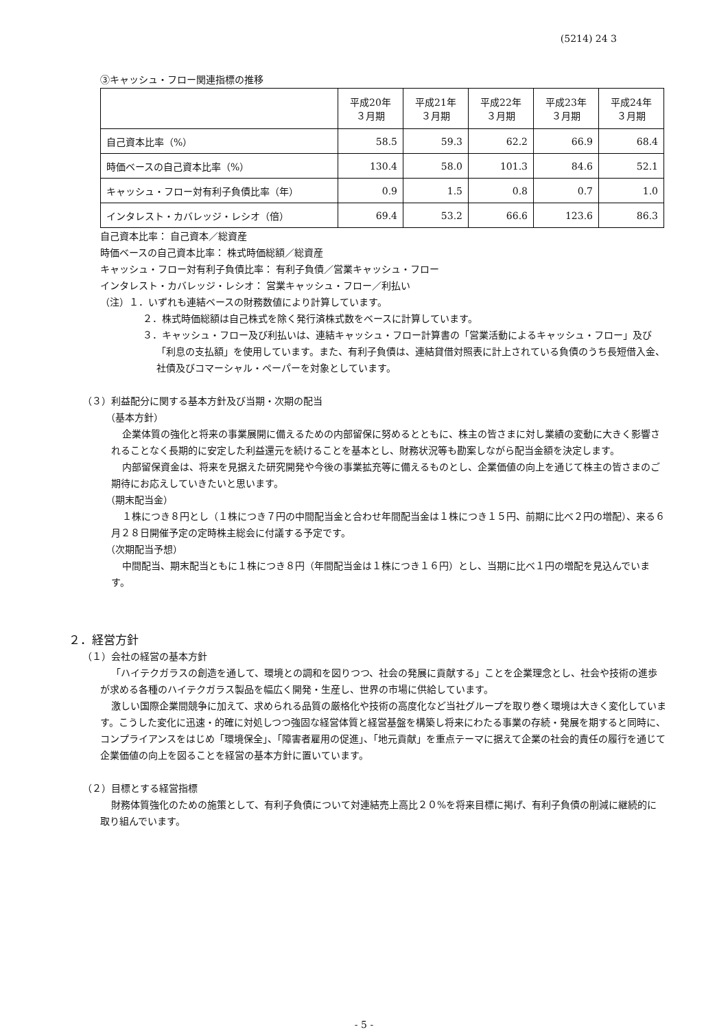(5214) 24 3
③キャッシュ・フロー関連指標の推移
| | 平成20年 ３月期 | 平成21年 ３月期 | 平成22年 ３月期 | 平成23年 ３月期 | 平成24年 ３月期 |
| --- | --- | --- | --- | --- | --- |
| 自己資本比率（%） | 58.5 | 59.3 | 62.2 | 66.9 | 68.4 |
| 時価ベースの自己資本比率（%） | 130.4 | 58.0 | 101.3 | 84.6 | 52.1 |
| キャッシュ・フロー対有利子負債比率（年） | 0.9 | 1.5 | 0.8 | 0.7 | 1.0 |
| インタレスト・カバレッジ・レシオ（倍） | 69.4 | 53.2 | 66.6 | 123.6 | 86.3 |
自己資本比率： 自己資本／総資産
時価ベースの自己資本比率： 株式時価総額／総資産
キャッシュ・フロー対有利子負債比率： 有利子負債／営業キャッシュ・フロー
インタレスト・カバレッジ・レシオ： 営業キャッシュ・フロー／利払い
（注）１．いずれも連結ベースの財務数値により計算しています。
２．株式時価総額は自己株式を除く発行済株式数をベースに計算しています。
３．キャッシュ・フロー及び利払いは、連結キャッシュ・フロー計算書の「営業活動によるキャッシュ・フロー」及び「利息の支払額」を使用しています。また、有利子負債は、連結貸借対照表に計上されている負債のうち長短借入金、社債及びコマーシャル・ペーパーを対象としています。
（３）利益配分に関する基本方針及び当期・次期の配当
（基本方針）
企業体質の強化と将来の事業展開に備えるための内部留保に努めるとともに、株主の皆さまに対し業績の変動に大きく影響されることなく長期的に安定した利益還元を続けることを基本とし、財務状況等も勘案しながら配当金額を決定します。
内部留保資金は、将来を見据えた研究開発や今後の事業拡充等に備えるものとし、企業価値の向上を通じて株主の皆さまのご期待にお応えしていきたいと思います。
（期末配当金）
１株につき８円とし（１株につき７円の中間配当金と合わせ年間配当金は１株につき１５円、前期に比べ２円の増配）、来る６月２８日開催予定の定時株主総会に付議する予定です。
（次期配当予想）
中間配当、期末配当ともに１株につき８円（年間配当金は１株につき１６円）とし、当期に比べ１円の増配を見込んでいます。
２．経営方針
（１）会社の経営の基本方針
「ハイテクガラスの創造を通して、環境との調和を図りつつ、社会の発展に貢献する」ことを企業理念とし、社会や技術の進歩が求める各種のハイテクガラス製品を幅広く開発・生産し、世界の市場に供給しています。
激しい国際企業間競争に加えて、求められる品質の厳格化や技術の高度化など当社グループを取り巻く環境は大きく変化しています。こうした変化に迅速・的確に対処しつつ強固な経営体質と経営基盤を構築し将来にわたる事業の存続・発展を期すると同時に、コンプライアンスをはじめ「環境保全」、「障害者雇用の促進」、「地元貢献」を重点テーマに据えて企業の社会的責任の履行を通じて企業価値の向上を図ることを経営の基本方針に置いています。
（２）目標とする経営指標
財務体質強化のための施策として、有利子負債について対連結売上高比２０%を将来目標に掲げ、有利子負債の削減に継続的に取り組んでいます。
- 5 -